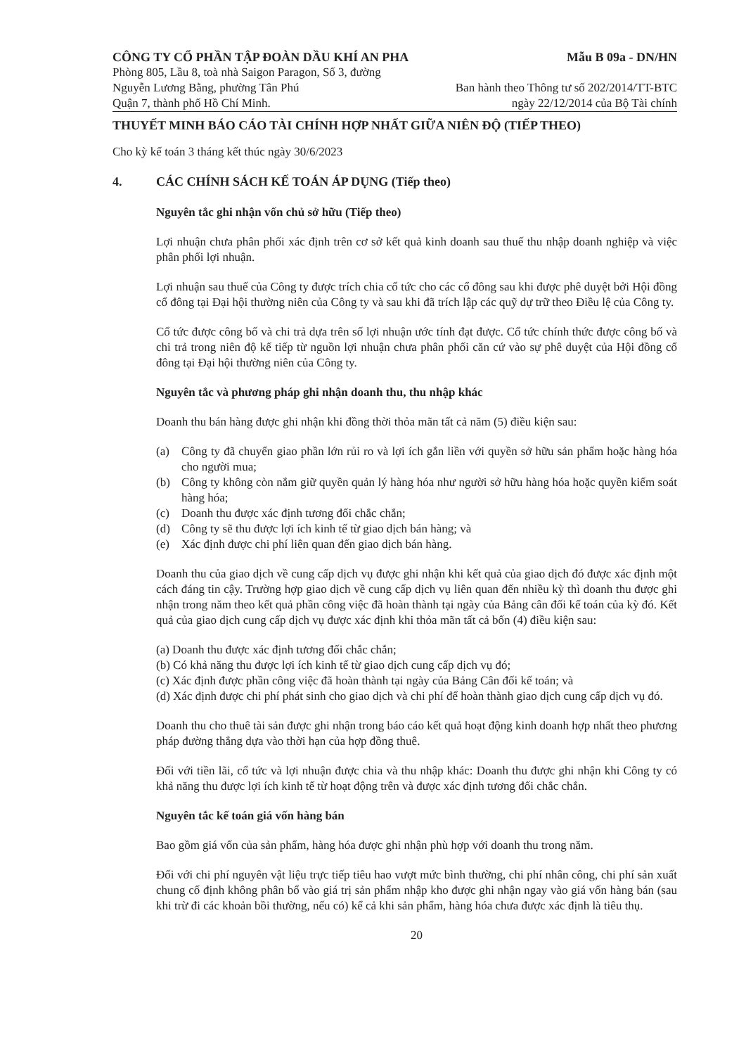CÔNG TY CỔ PHẦN TẬP ĐOÀN DẦU KHÍ AN PHA
Phòng 805, Lầu 8, toà nhà Saigon Paragon, Số 3, đường
Nguyễn Lương Bằng, phường Tân Phú
Quận 7, thành phố Hồ Chí Minh.
Mẫu B 09a - DN/HN
Ban hành theo Thông tư số 202/2014/TT-BTC
ngày 22/12/2014 của Bộ Tài chính
THUYẾT MINH BÁO CÁO TÀI CHÍNH HỢP NHẤT GIỮA NIÊN ĐỘ (TIẾP THEO)
Cho kỳ kế toán 3 tháng kết thúc ngày 30/6/2023
4. CÁC CHÍNH SÁCH KẾ TOÁN ÁP DỤNG (Tiếp theo)
Nguyên tắc ghi nhận vốn chủ sở hữu (Tiếp theo)
Lợi nhuận chưa phân phối xác định trên cơ sở kết quả kinh doanh sau thuế thu nhập doanh nghiệp và việc phân phối lợi nhuận.
Lợi nhuận sau thuế của Công ty được trích chia cổ tức cho các cổ đông sau khi được phê duyệt bởi Hội đồng cổ đông tại Đại hội thường niên của Công ty và sau khi đã trích lập các quỹ dự trữ theo Điều lệ của Công ty.
Cổ tức được công bố và chi trả dựa trên số lợi nhuận ước tính đạt được. Cổ tức chính thức được công bố và chi trả trong niên độ kế tiếp từ nguồn lợi nhuận chưa phân phối căn cứ vào sự phê duyệt của Hội đồng cổ đông tại Đại hội thường niên của Công ty.
Nguyên tắc và phương pháp ghi nhận doanh thu, thu nhập khác
Doanh thu bán hàng được ghi nhận khi đồng thời thỏa mãn tất cả năm (5) điều kiện sau:
(a) Công ty đã chuyển giao phần lớn rủi ro và lợi ích gắn liền với quyền sở hữu sản phẩm hoặc hàng hóa cho người mua;
(b) Công ty không còn nắm giữ quyền quản lý hàng hóa như người sở hữu hàng hóa hoặc quyền kiểm soát hàng hóa;
(c) Doanh thu được xác định tương đối chắc chắn;
(d) Công ty sẽ thu được lợi ích kinh tế từ giao dịch bán hàng; và
(e) Xác định được chi phí liên quan đến giao dịch bán hàng.
Doanh thu của giao dịch về cung cấp dịch vụ được ghi nhận khi kết quả của giao dịch đó được xác định một cách đáng tin cậy. Trường hợp giao dịch về cung cấp dịch vụ liên quan đến nhiều kỳ thì doanh thu được ghi nhận trong năm theo kết quả phần công việc đã hoàn thành tại ngày của Bảng cân đối kế toán của kỳ đó. Kết quả của giao dịch cung cấp dịch vụ được xác định khi thỏa mãn tất cả bốn (4) điều kiện sau:
(a) Doanh thu được xác định tương đối chắc chắn;
(b) Có khả năng thu được lợi ích kinh tế từ giao dịch cung cấp dịch vụ đó;
(c) Xác định được phần công việc đã hoàn thành tại ngày của Bảng Cân đối kế toán; và
(d) Xác định được chi phí phát sinh cho giao dịch và chi phí để hoàn thành giao dịch cung cấp dịch vụ đó.
Doanh thu cho thuê tài sản được ghi nhận trong báo cáo kết quả hoạt động kinh doanh hợp nhất theo phương pháp đường thẳng dựa vào thời hạn của hợp đồng thuê.
Đối với tiền lãi, cổ tức và lợi nhuận được chia và thu nhập khác: Doanh thu được ghi nhận khi Công ty có khả năng thu được lợi ích kinh tế từ hoạt động trên và được xác định tương đối chắc chắn.
Nguyên tắc kế toán giá vốn hàng bán
Bao gồm giá vốn của sản phẩm, hàng hóa được ghi nhận phù hợp với doanh thu trong năm.
Đối với chi phí nguyên vật liệu trực tiếp tiêu hao vượt mức bình thường, chi phí nhân công, chi phí sản xuất chung cố định không phân bổ vào giá trị sản phẩm nhập kho được ghi nhận ngay vào giá vốn hàng bán (sau khi trừ đi các khoản bồi thường, nếu có) kể cả khi sản phẩm, hàng hóa chưa được xác định là tiêu thụ.
20